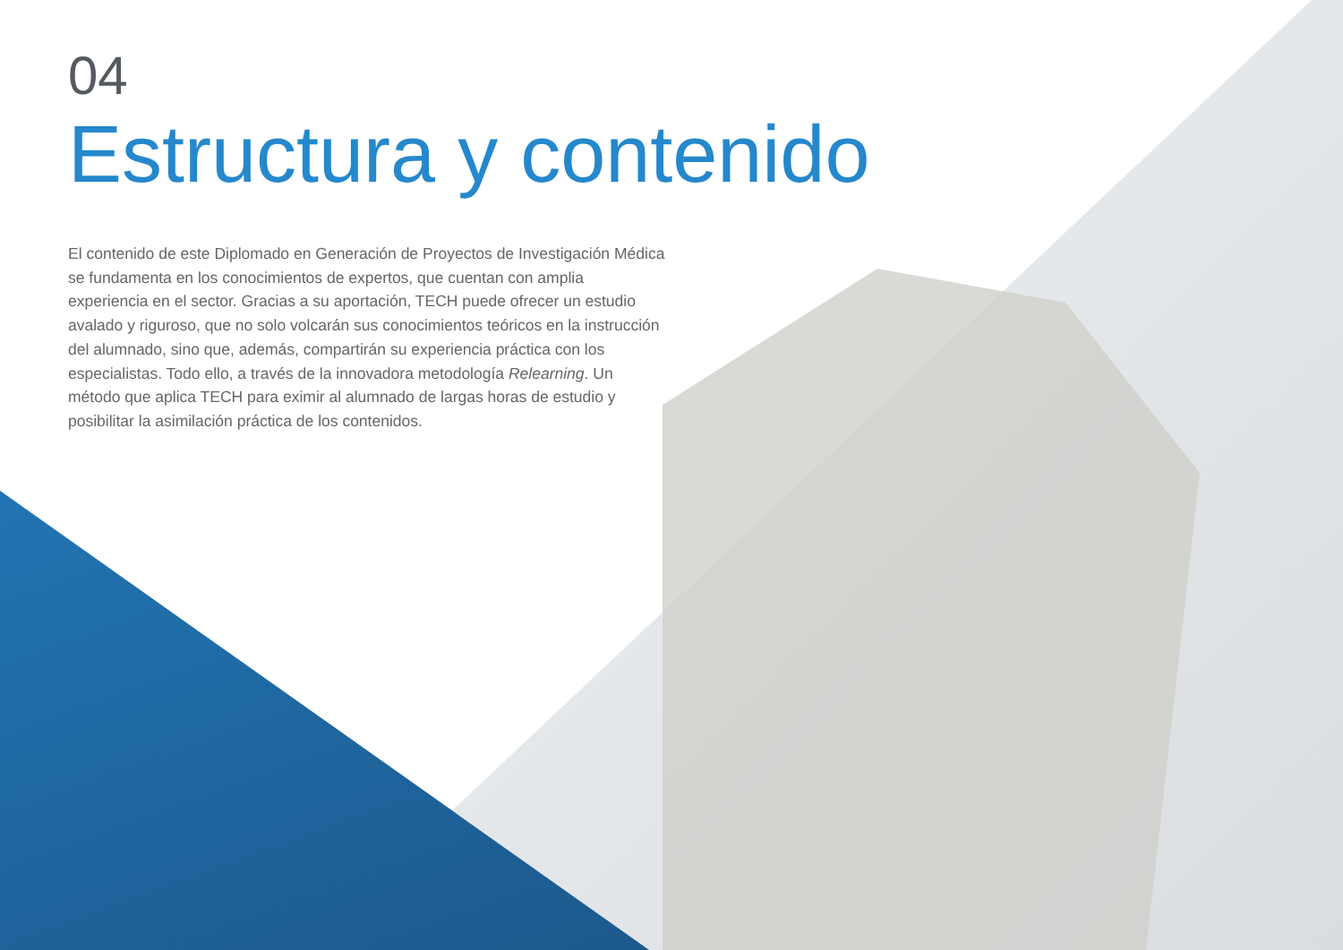04
Estructura y contenido
El contenido de este Diplomado en Generación de Proyectos de Investigación Médica se fundamenta en los conocimientos de expertos, que cuentan con amplia experiencia en el sector. Gracias a su aportación, TECH puede ofrecer un estudio avalado y riguroso, que no solo volcarán sus conocimientos teóricos en la instrucción del alumnado, sino que, además, compartirán su experiencia práctica con los especialistas. Todo ello, a través de la innovadora metodología Relearning. Un método que aplica TECH para eximir al alumnado de largas horas de estudio y posibilitar la asimilación práctica de los contenidos.